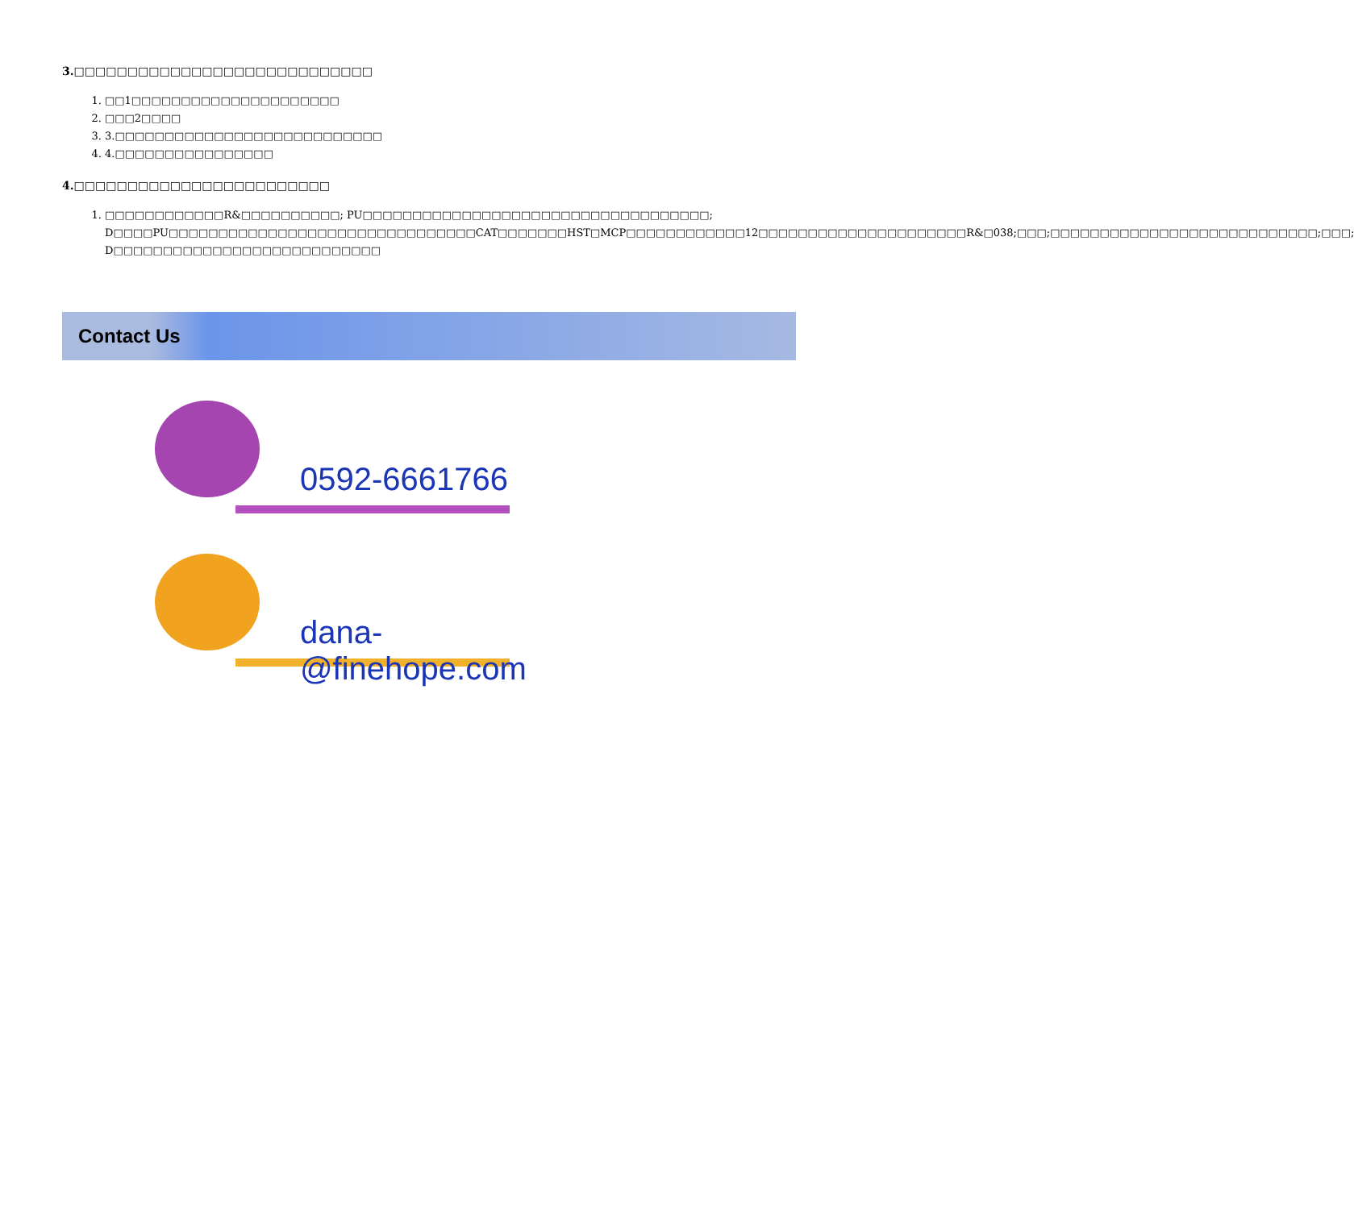3.□□□□□□□□□□□□□□□□□□□□□□□□□□□□
1. □□1□□□□□□□□□□□□□□□□□□□□□
2. □□□2□□□□
3. 3.□□□□□□□□□□□□□□□□□□□□□□□□□□□
4. 4.□□□□□□□□□□□□□□□□
4.□□□□□□□□□□□□□□□□□□□□□□□□
1. □□□□□□□□□□□□R&□□□□□□□□□□; PU□□□□□□□□□□□□□□□□□□□□□□□□□□□□□□□□□□□; D□□□□PU□□□□□□□□□□□□□□□□□□□□□□□□□□□□□□□CAT□□□□□□□HST□MCP□□□□□□□□□□□□12□□□□□□□□□□□□□□□□□□□□□R&□038;□□□;□□□□□□□□□□□□□□□□□□□□□□□□□□□;□□□; D□□□□□□□□□□□□□□□□□□□□□□□□□□□
Contact Us
0592-6661766
dana-@finehope.com